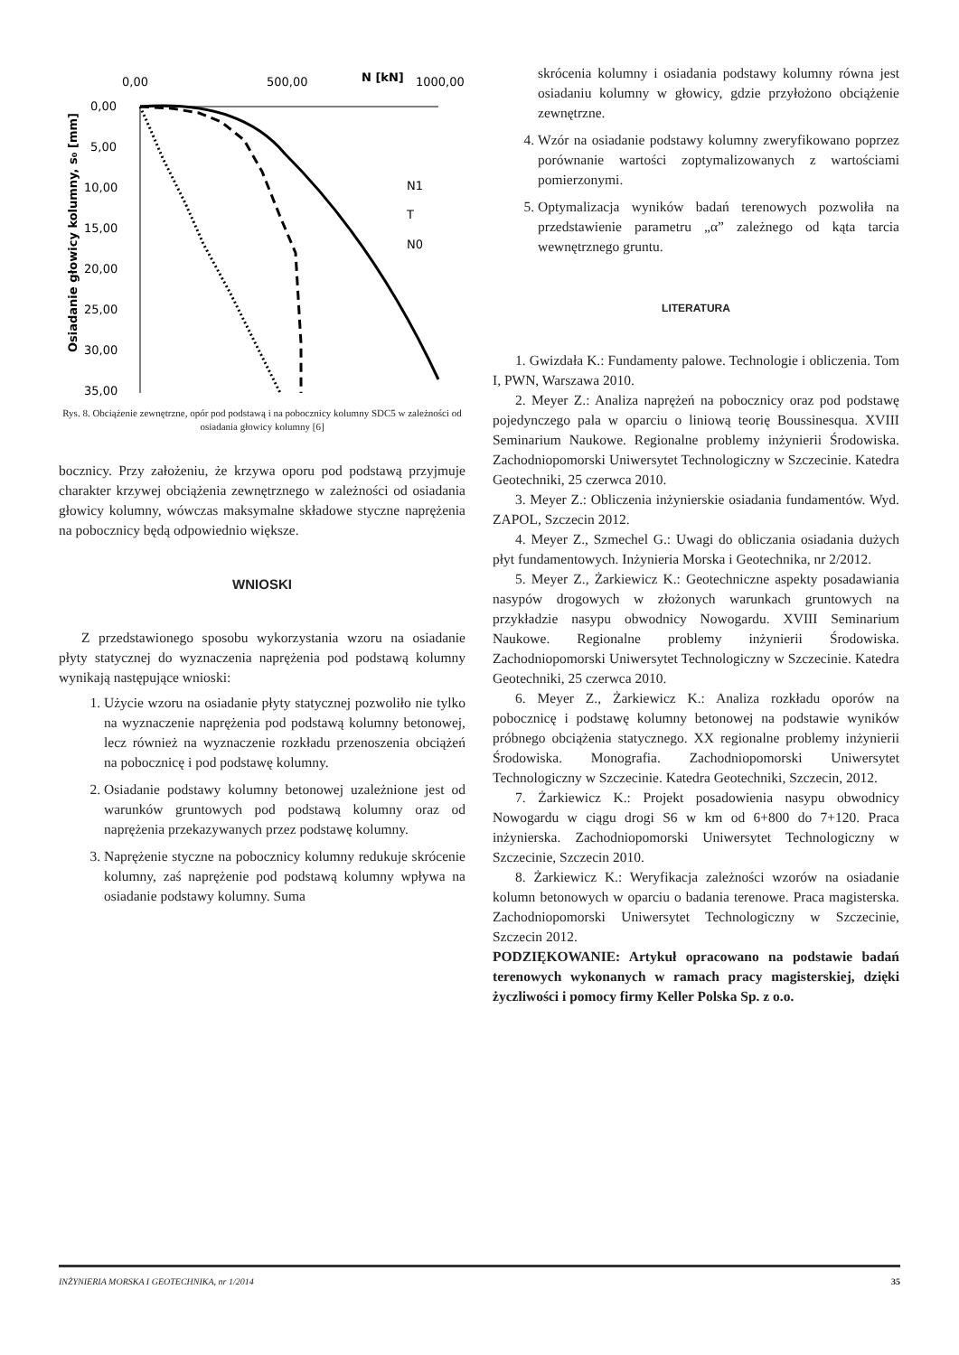0,00
500,00
N [kN]
1000,00
0,00
5,00
10,00
15,00
20,00
25,00
30,00
35,00
Osiadanie głowicy kolumny, s₀ [mm]
N1
T
N0
Rys. 8. Obciążenie zewnętrzne, opór pod podstawą i na pobocznicy kolumny SDC5 w zależności od osiadania głowicy kolumny [6]
bocznicy. Przy założeniu, że krzywa oporu pod podstawą przyjmuje charakter krzywej obciążenia zewnętrznego w zależności od osiadania głowicy kolumny, wówczas maksymalne składowe styczne naprężenia na pobocznicy będą odpowiednio większe.
WNIOSKI
Z przedstawionego sposobu wykorzystania wzoru na osiadanie płyty statycznej do wyznaczenia naprężenia pod podstawą kolumny wynikają następujące wnioski:
1. Użycie wzoru na osiadanie płyty statycznej pozwoliło nie tylko na wyznaczenie naprężenia pod podstawą kolumny betonowej, lecz również na wyznaczenie rozkładu przenoszenia obciążeń na pobocznicę i pod podstawę kolumny.
2. Osiadanie podstawy kolumny betonowej uzależnione jest od warunków gruntowych pod podstawą kolumny oraz od naprężenia przekazywanych przez podstawę kolumny.
3. Naprężenie styczne na pobocznicy kolumny redukuje skrócenie kolumny, zaś naprężenie pod podstawą kolumny wpływa na osiadanie podstawy kolumny. Suma
skrócenia kolumny i osiadania podstawy kolumny równa jest osiadaniu kolumny w głowicy, gdzie przyłożono obciążenie zewnętrzne.
4. Wzór na osiadanie podstawy kolumny zweryfikowano poprzez porównanie wartości zoptymalizowanych z wartościami pomierzonymi.
5. Optymalizacja wyników badań terenowych pozwoliła na przedstawienie parametru „α” zależnego od kąta tarcia wewnętrznego gruntu.
LITERATURA
1. Gwizdała K.: Fundamenty palowe. Technologie i obliczenia. Tom I, PWN, Warszawa 2010.
2. Meyer Z.: Analiza naprężeń na pobocznicy oraz pod podstawę pojedynczego pala w oparciu o liniową teorię Boussinesqua. XVIII Seminarium Naukowe. Regionalne problemy inżynierii Środowiska. Zachodniopomorski Uniwersytet Technologiczny w Szczecinie. Katedra Geotechniki, 25 czerwca 2010.
3. Meyer Z.: Obliczenia inżynierskie osiadania fundamentów. Wyd. ZAPOL, Szczecin 2012.
4. Meyer Z., Szmechel G.: Uwagi do obliczania osiadania dużych płyt fundamentowych. Inżynieria Morska i Geotechnika, nr 2/2012.
5. Meyer Z., Żarkiewicz K.: Geotechniczne aspekty posadawiania nasypów drogowych w złożonych warunkach gruntowych na przykładzie nasypu obwodnicy Nowogardu. XVIII Seminarium Naukowe. Regionalne problemy inżynierii Środowiska. Zachodniopomorski Uniwersytet Technologiczny w Szczecinie. Katedra Geotechniki, 25 czerwca 2010.
6. Meyer Z., Żarkiewicz K.: Analiza rozkładu oporów na pobocznicę i podstawę kolumny betonowej na podstawie wyników próbnego obciążenia statycznego. XX regionalne problemy inżynierii Środowiska. Monografia. Zachodniopomorski Uniwersytet Technologiczny w Szczecinie. Katedra Geotechniki, Szczecin, 2012.
7. Żarkiewicz K.: Projekt posadowienia nasypu obwodnicy Nowogardu w ciągu drogi S6 w km od 6+800 do 7+120. Praca inżynierska. Zachodniopomorski Uniwersytet Technologiczny w Szczecinie, Szczecin 2010.
8. Żarkiewicz K.: Weryfikacja zależności wzorów na osiadanie kolumn betonowych w oparciu o badania terenowe. Praca magisterska. Zachodniopomorski Uniwersytet Technologiczny w Szczecinie, Szczecin 2012.
PODZIĘKOWANIE: Artykuł opracowano na podstawie badań terenowych wykonanych w ramach pracy magisterskiej, dzięki życzliwości i pomocy firmy Keller Polska Sp. z o.o.
INŻYNIERIA MORSKA I GEOTECHNIKA, nr 1/2014 35